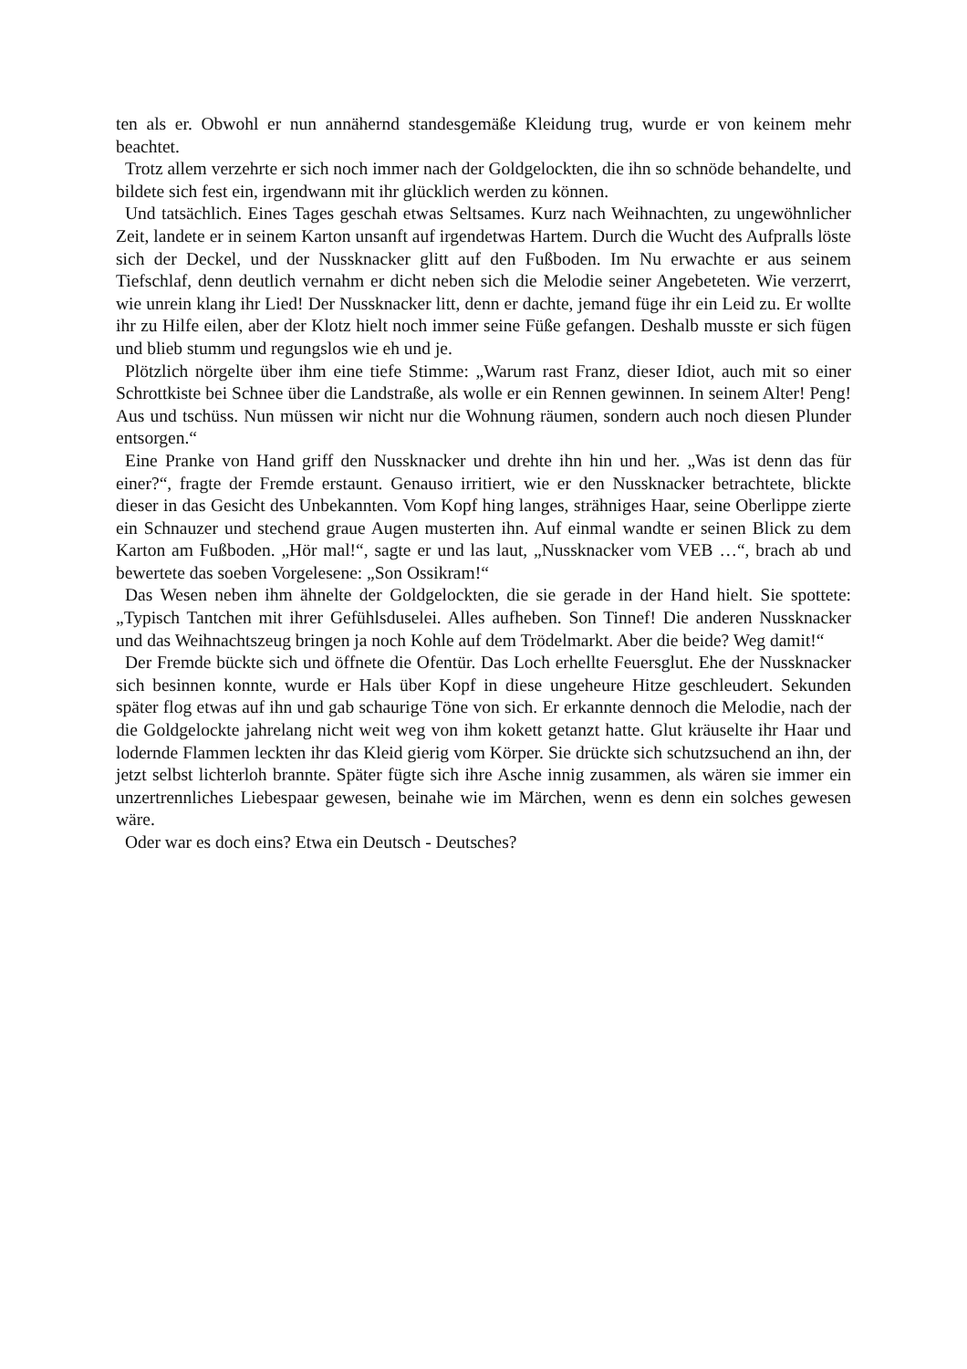ten als er. Obwohl er nun annähernd standesgemäße Kleidung trug, wurde er von keinem mehr beachtet.
Trotz allem verzehrte er sich noch immer nach der Goldgelockten, die ihn so schnöde behandelte, und bildete sich fest ein, irgendwann mit ihr glücklich werden zu können.
Und tatsächlich. Eines Tages geschah etwas Seltsames. Kurz nach Weihnachten, zu ungewöhnlicher Zeit, landete er in seinem Karton unsanft auf irgendetwas Hartem. Durch die Wucht des Aufpralls löste sich der Deckel, und der Nussknacker glitt auf den Fußboden. Im Nu erwachte er aus seinem Tiefschlaf, denn deutlich vernahm er dicht neben sich die Melodie seiner Angebeteten. Wie verzerrt, wie unrein klang ihr Lied! Der Nussknacker litt, denn er dachte, jemand füge ihr ein Leid zu. Er wollte ihr zu Hilfe eilen, aber der Klotz hielt noch immer seine Füße gefangen. Deshalb musste er sich fügen und blieb stumm und regungslos wie eh und je.
Plötzlich nörgelte über ihm eine tiefe Stimme: „Warum rast Franz, dieser Idiot, auch mit so einer Schrottkiste bei Schnee über die Landstraße, als wolle er ein Rennen gewinnen. In seinem Alter! Peng! Aus und tschüss. Nun müssen wir nicht nur die Wohnung räumen, sondern auch noch diesen Plunder entsorgen.“
Eine Pranke von Hand griff den Nussknacker und drehte ihn hin und her. „Was ist denn das für einer?“, fragte der Fremde erstaunt. Genauso irritiert, wie er den Nussknacker betrachtete, blickte dieser in das Gesicht des Unbekannten. Vom Kopf hing langes, strähniges Haar, seine Oberlippe zierte ein Schnauzer und stechend graue Augen musterten ihn. Auf einmal wandte er seinen Blick zu dem Karton am Fußboden. „Hör mal!“, sagte er und las laut, „Nussknacker vom VEB …“, brach ab und bewertete das soeben Vorgelesene: „Son Ossikram!“
Das Wesen neben ihm ähnelte der Goldgelockten, die sie gerade in der Hand hielt. Sie spottete: „Typisch Tantchen mit ihrer Gefühlsduselei. Alles aufheben. Son Tinnef! Die anderen Nussknacker und das Weihnachtszeug bringen ja noch Kohle auf dem Trödelmarkt. Aber die beide? Weg damit!“
Der Fremde bückte sich und öffnete die Ofentür. Das Loch erhellte Feuersglut. Ehe der Nussknacker sich besinnen konnte, wurde er Hals über Kopf in diese ungeheure Hitze geschleudert. Sekunden später flog etwas auf ihn und gab schaurige Töne von sich. Er erkannte dennoch die Melodie, nach der die Goldgelockte jahrelang nicht weit weg von ihm kokett getanzt hatte. Glut kräuselte ihr Haar und lodernde Flammen leckten ihr das Kleid gierig vom Körper. Sie drückte sich schutzsuchend an ihn, der jetzt selbst lichterloh brannte. Später fügte sich ihre Asche innig zusammen, als wären sie immer ein unzertrennliches Liebespaar gewesen, beinahe wie im Märchen, wenn es denn ein solches gewesen wäre.
Oder war es doch eins? Etwa ein Deutsch - Deutsches?